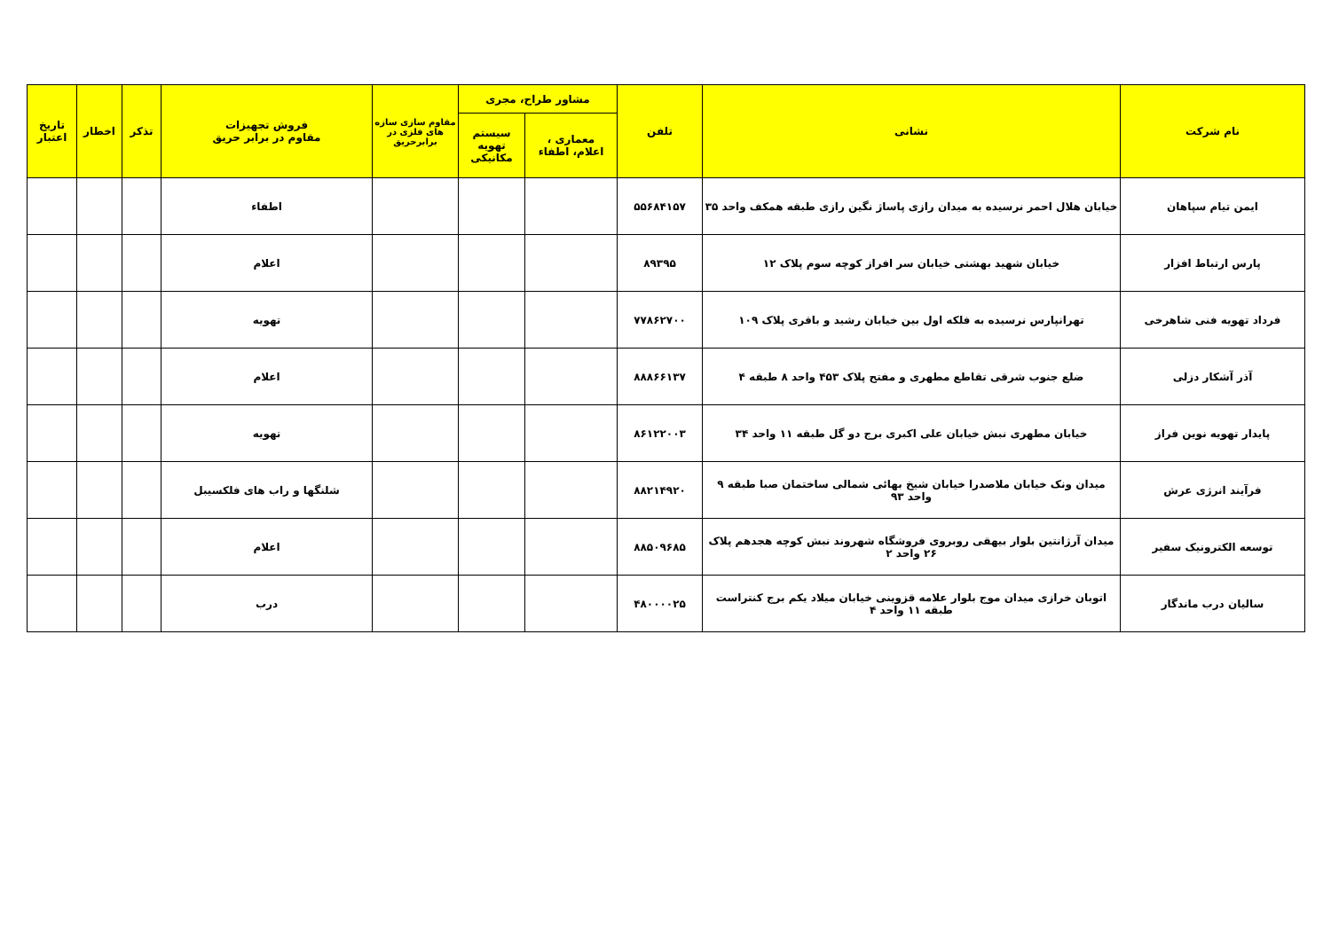| نام شرکت | نشانی | تلفن | مشاور طراح، مجری | | مقاوم سازی سازه های فلزی در برابرحریق | فروش تجهیزات مقاوم در برابر حریق | تذکر | اخطار | تاریخ اعتبار |
| --- | --- | --- | --- | --- | --- | --- | --- | --- | --- |
| | | | معماری ، اعلام، اطفاء | سیستم تهویه مکانیکی | | | | | |
| ایمن تیام سپاهان | خیابان هلال احمر نرسیده به میدان رازی پاساژ نگین رازی طبقه همکف واحد ۳۵ | ۵۵۶۸۴۱۵۷ | | | | اطفاء | | | |
| پارس ارتباط افزار | خیابان شهید بهشتی خیابان سر افراز کوچه سوم پلاک ۱۲ | ۸۹۳۹۵ | | | | اعلام | | | |
| فرداد تهویه فنی شاهرخی | تهرانپارس نرسیده به فلکه اول بین خیابان رشید و باقری پلاک ۱۰۹ | ۷۷۸۶۲۷۰۰ | | | | تهویه | | | |
| آذر آشکار دزلی | ضلع جنوب شرقی تقاطع مطهری و مفتح پلاک ۴۵۳ واحد ۸ طبقه ۴ | ۸۸۸۶۶۱۳۷ | | | | اعلام | | | |
| پایدار تهویه نوین فراز | خیابان مطهری نبش خیابان علی اکبری برج دو گل طبقه ۱۱ واحد ۳۴ | ۸۶۱۲۲۰۰۳ | | | | تهویه | | | |
| فرآیند انرژی عرش | میدان ونک خیابان ملاصدرا خیابان شیخ بهائی شمالی ساختمان صبا طبقه ۹ واحد ۹۳ | ۸۸۲۱۴۹۲۰ | | | | شلنگها و راب های فلکسیبل | | | |
| توسعه الکترونیک سفیر | میدان آرژانتین بلوار بیهقی روبروی فروشگاه شهروند نبش کوچه هجدهم پلاک ۲۶ واحد ۲ | ۸۸۵۰۹۶۸۵ | | | | اعلام | | | |
| سالیان درب ماندگار | اتوبان خرازی میدان موج بلوار علامه قزوینی خیابان میلاد یکم برج کنتراست طبقه ۱۱ واحد ۴ | ۴۸۰۰۰۰۲۵ | | | | درب | | | |